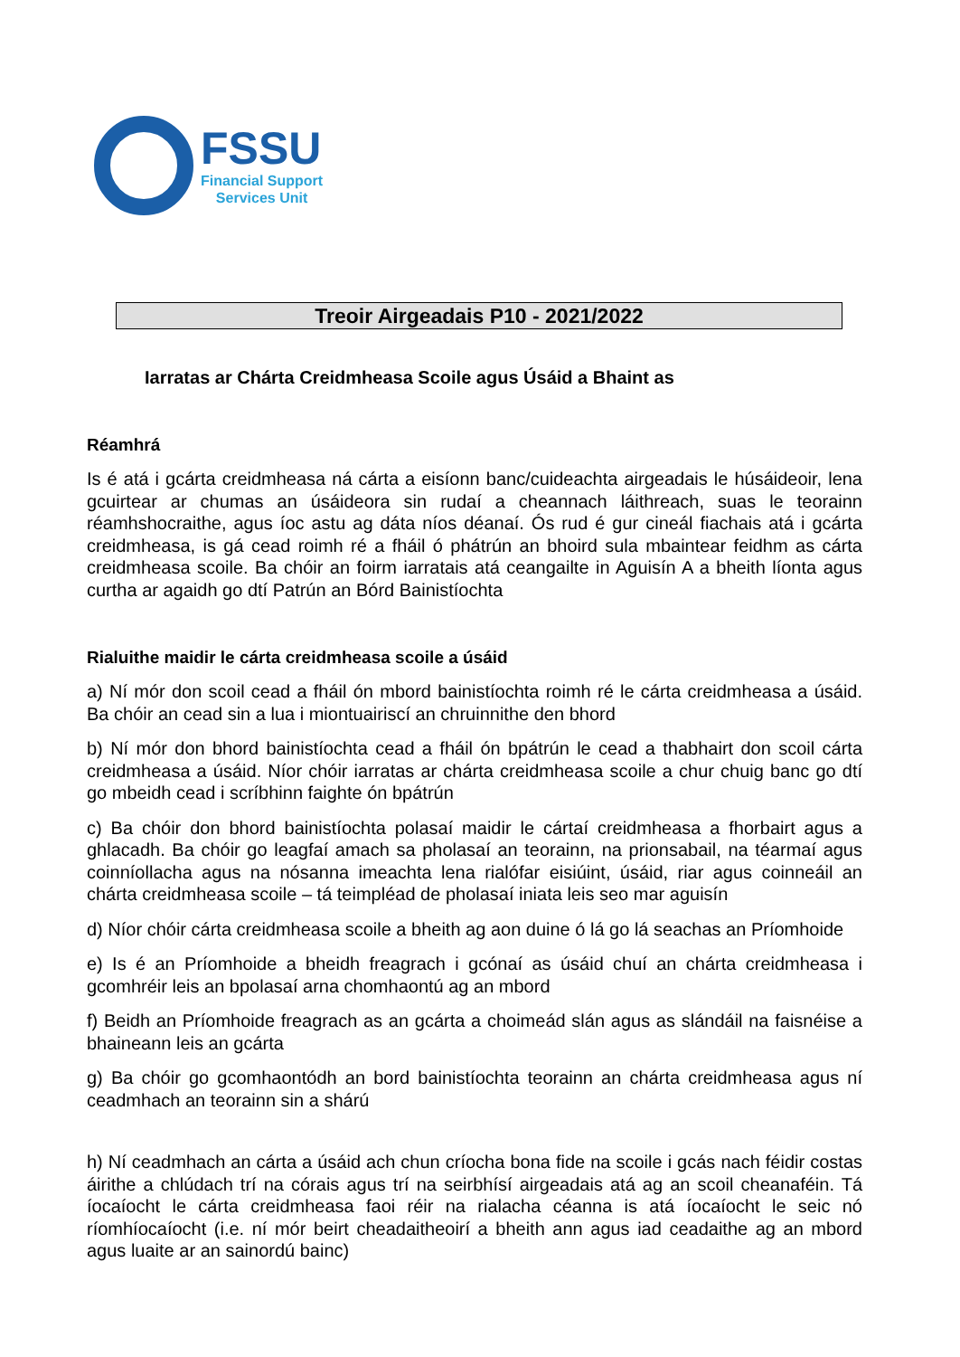FSSU
Financial Support
Services Unit
Treoir Airgeadais P10 - 2021/2022
Iarratas ar Chárta Creidmheasa Scoile agus Úsáid a Bhaint as
Réamhrá
Is é atá i gcárta creidmheasa ná cárta a eisíonn banc/cuideachta airgeadais le húsáideoir, lena gcuirtear ar chumas an úsáideora sin rudaí a cheannach láithreach, suas le teorainn réamhshocraithe, agus íoc astu ag dáta níos déanaí. Ós rud é gur cineál fiachais atá i gcárta creidmheasa, is gá cead roimh ré a fháil ó phátrún an bhoird sula mbaintear feidhm as cárta creidmheasa scoile. Ba chóir an foirm iarratais atá ceangailte in Aguisín A a bheith líonta agus curtha ar agaidh go dtí Patrún an Bórd Bainistíochta
Rialuithe maidir le cárta creidmheasa scoile a úsáid
a) Ní mór don scoil cead a fháil ón mbord bainistíochta roimh ré le cárta creidmheasa a úsáid. Ba chóir an cead sin a lua i miontuairiscí an chruinnithe den bhord
b) Ní mór don bhord bainistíochta cead a fháil ón bpátrún le cead a thabhairt don scoil cárta creidmheasa a úsáid. Níor chóir iarratas ar chárta creidmheasa scoile a chur chuig banc go dtí go mbeidh cead i scríbhinn faighte ón bpátrún
c) Ba chóir don bhord bainistíochta polasaí maidir le cártaí creidmheasa a fhorbairt agus a ghlacadh. Ba chóir go leagfaí amach sa pholasaí an teorainn, na prionsabail, na téarmaí agus coinníollacha agus na nósanna imeachta lena rialófar eisiúint, úsáid, riar agus coinneáil an chárta creidmheasa scoile – tá teimpléad de pholasaí iniata leis seo mar aguisín
d) Níor chóir cárta creidmheasa scoile a bheith ag aon duine ó lá go lá seachas an Príomhoide
e) Is é an Príomhoide a bheidh freagrach i gcónaí as úsáid chuí an chárta creidmheasa i gcomhréir leis an bpolasaí arna chomhaontú ag an mbord
f) Beidh an Príomhoide freagrach as an gcárta a choimeád slán agus as slándáil na faisnéise a bhaineann leis an gcárta
g) Ba chóir go gcomhaontódh an bord bainistíochta teorainn an chárta creidmheasa agus ní ceadmhach an teorainn sin a shárú
h) Ní ceadmhach an cárta a úsáid ach chun críocha bona fide na scoile i gcás nach féidir costas áirithe a chlúdach trí na córais agus trí na seirbhísí airgeadais atá ag an scoil cheanaféin. Tá íocaíocht le cárta creidmheasa faoi réir na rialacha céanna is atá íocaíocht le seic nó ríomhíocaíocht (i.e. ní mór beirt cheadaitheoirí a bheith ann agus iad ceadaithe ag an mbord agus luaite ar an sainordú bainc)